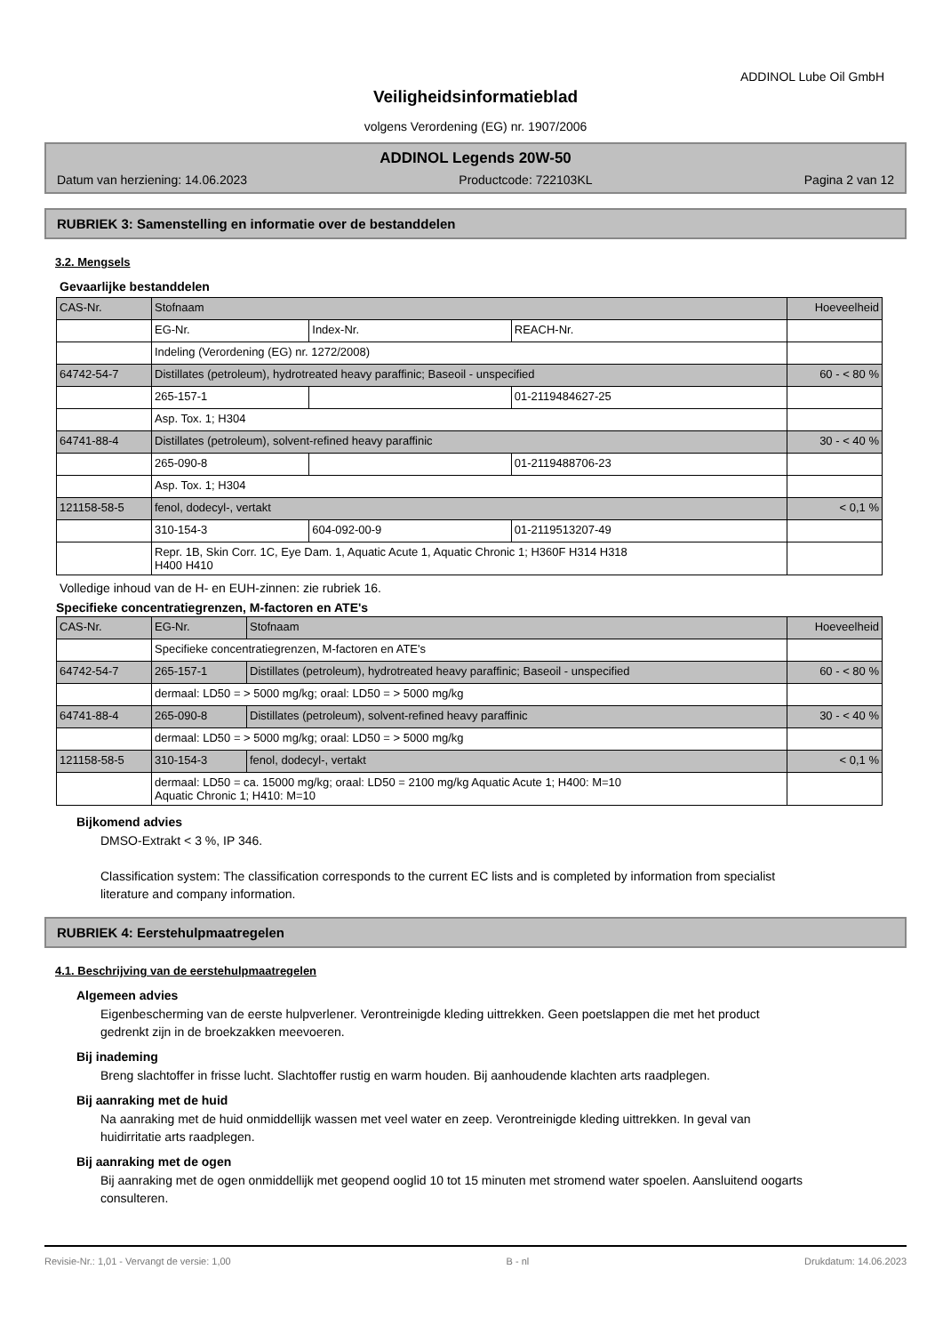ADDINOL Lube Oil GmbH
Veiligheidsinformatieblad
volgens Verordening (EG) nr. 1907/2006
ADDINOL Legends 20W-50
Datum van herziening: 14.06.2023 Productcode: 722103KL Pagina 2 van 12
RUBRIEK 3: Samenstelling en informatie over de bestanddelen
3.2. Mengsels
Gevaarlijke bestanddelen
| CAS-Nr. | Stofnaam | | | Hoeveelheid |
| | EG-Nr. | Index-Nr. | REACH-Nr. | |
| | Indeling (Verordening (EG) nr. 1272/2008) | | | |
| 64742-54-7 | Distillates (petroleum), hydrotreated heavy paraffinic; Baseoil - unspecified | | | 60 - < 80 % |
| | 265-157-1 | | 01-2119484627-25 | |
| | Asp. Tox. 1; H304 | | | |
| 64741-88-4 | Distillates (petroleum), solvent-refined heavy paraffinic | | | 30 - < 40 % |
| | 265-090-8 | | 01-2119488706-23 | |
| | Asp. Tox. 1; H304 | | | |
| 121158-58-5 | fenol, dodecyl-, vertakt | | | < 0,1 % |
| | 310-154-3 | 604-092-00-9 | 01-2119513207-49 | |
| | Repr. 1B, Skin Corr. 1C, Eye Dam. 1, Aquatic Acute 1, Aquatic Chronic 1; H360F H314 H318 H400 H410 | | | |
Volledige inhoud van de H- en EUH-zinnen: zie rubriek 16.
Specifieke concentratiegrenzen, M-factoren en ATE's
| CAS-Nr. | EG-Nr. | Stofnaam | Hoeveelheid |
| | Specifieke concentratiegrenzen, M-factoren en ATE's | | |
| 64742-54-7 | 265-157-1 | Distillates (petroleum), hydrotreated heavy paraffinic; Baseoil - unspecified | 60 - < 80 % |
| | dermaal: LD50 = > 5000 mg/kg; oraal: LD50 = > 5000 mg/kg | | |
| 64741-88-4 | 265-090-8 | Distillates (petroleum), solvent-refined heavy paraffinic | 30 - < 40 % |
| | dermaal: LD50 = > 5000 mg/kg; oraal: LD50 = > 5000 mg/kg | | |
| 121158-58-5 | 310-154-3 | fenol, dodecyl-, vertakt | < 0,1 % |
| | dermaal: LD50 = ca. 15000 mg/kg; oraal: LD50 = 2100 mg/kg Aquatic Acute 1; H400: M=10 Aquatic Chronic 1; H410: M=10 | | |
Bijkomend advies
DMSO-Extrakt < 3 %, IP 346.
Classification system: The classification corresponds to the current EC lists and is completed by information from specialist literature and company information.
RUBRIEK 4: Eerstehulpmaatregelen
4.1. Beschrijving van de eerstehulpmaatregelen
Algemeen advies
Eigenbescherming van de eerste hulpverlener. Verontreinigde kleding uittrekken. Geen poetslappen die met het product gedrenkt zijn in de broekzakken meevoeren.
Bij inademing
Breng slachtoffer in frisse lucht. Slachtoffer rustig en warm houden. Bij aanhoudende klachten arts raadplegen.
Bij aanraking met de huid
Na aanraking met de huid onmiddellijk wassen met veel water en zeep. Verontreinigde kleding uittrekken. In geval van huidirritatie arts raadplegen.
Bij aanraking met de ogen
Bij aanraking met de ogen onmiddellijk met geopend ooglid 10 tot 15 minuten met stromend water spoelen. Aansluitend oogarts consulteren.
Revisie-Nr.: 1,01 - Vervangt de versie: 1,00 B - nl Drukdatum: 14.06.2023